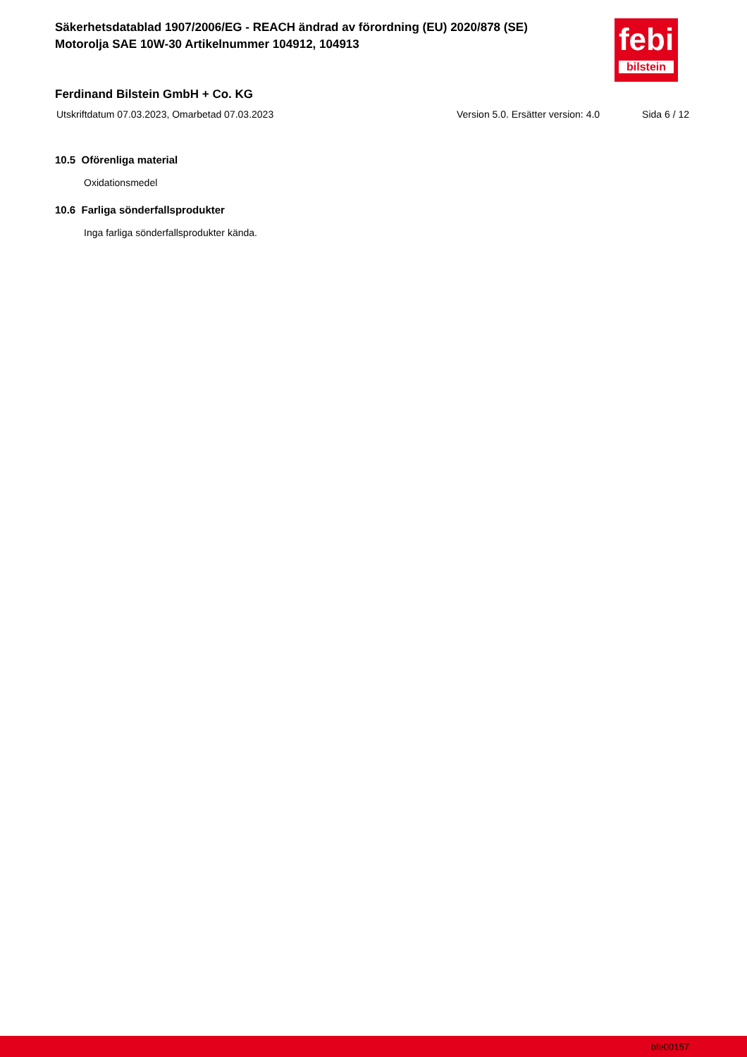Säkerhetsdatablad 1907/2006/EG - REACH ändrad av förordning (EU) 2020/878 (SE)
Motorolja SAE 10W-30 Artikelnummer 104912, 104913
febi
bilstein
Ferdinand Bilstein GmbH + Co. KG
Utskriftdatum 07.03.2023, Omarbetad 07.03.2023 Version 5.0. Ersätter version: 4.0 Sida 6 / 12
10.5 Oförenliga material
Oxidationsmedel
10.6 Farliga sönderfallsprodukter
Inga farliga sönderfallsprodukter kända.
bfe00157